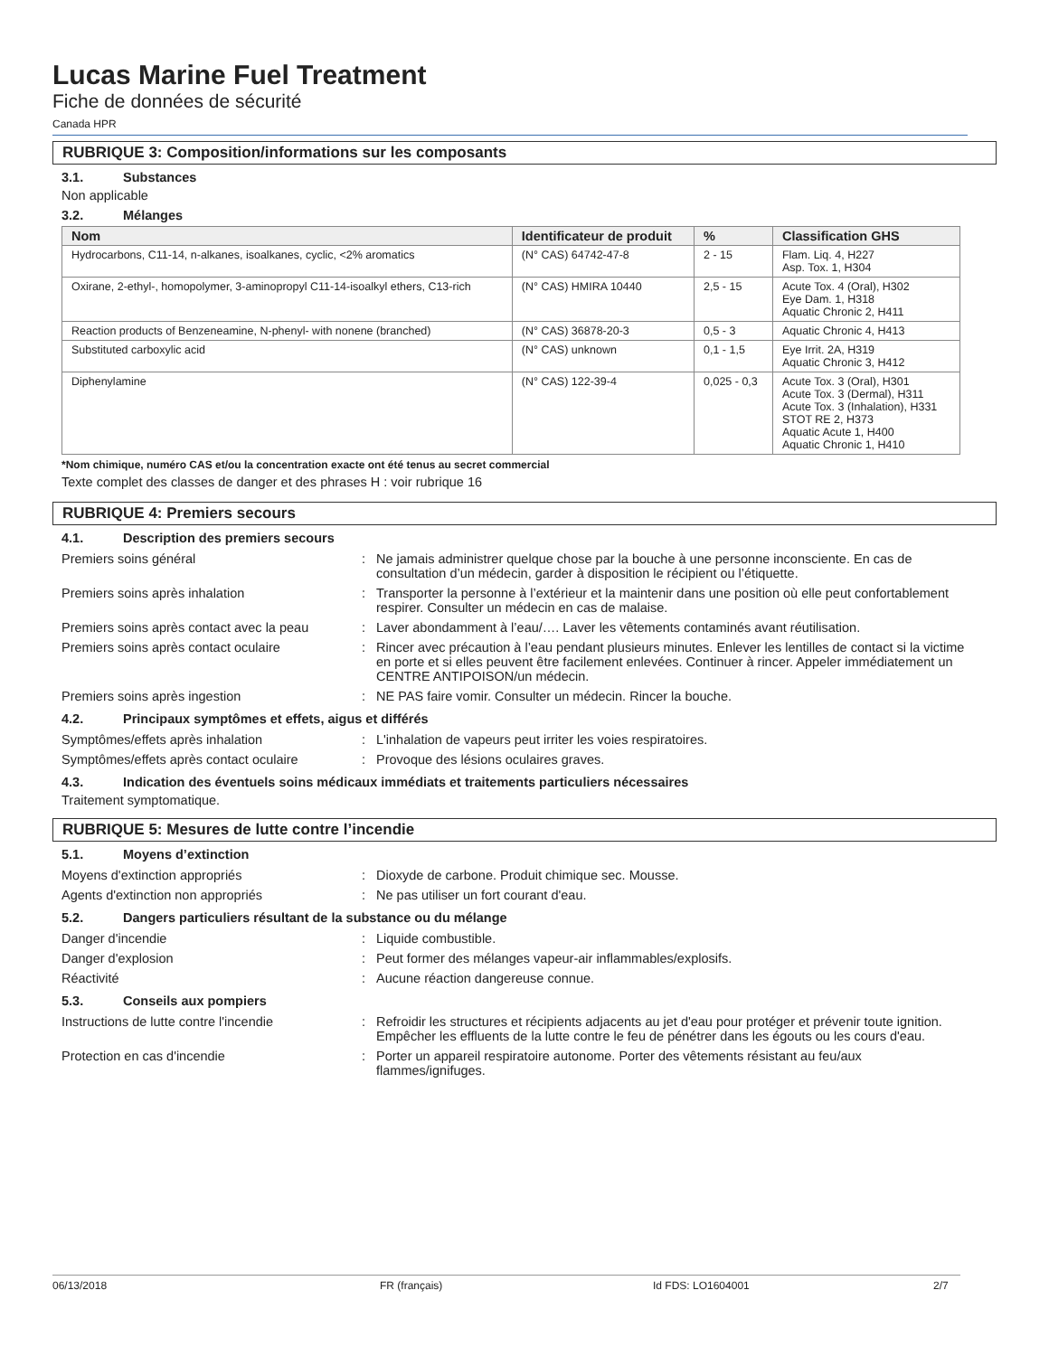Lucas Marine Fuel Treatment
Fiche de données de sécurité
Canada HPR
RUBRIQUE 3: Composition/informations sur les composants
3.1. Substances
Non applicable
3.2. Mélanges
| Nom | Identificateur de produit | % | Classification GHS |
| --- | --- | --- | --- |
| Hydrocarbons, C11-14, n-alkanes, isoalkanes, cyclic, <2% aromatics | (N° CAS) 64742-47-8 | 2 - 15 | Flam. Liq. 4, H227 Asp. Tox. 1, H304 |
| Oxirane, 2-ethyl-, homopolymer, 3-aminopropyl C11-14-isoalkyl ethers, C13-rich | (N° CAS) HMIRA 10440 | 2,5 - 15 | Acute Tox. 4 (Oral), H302 Eye Dam. 1, H318 Aquatic Chronic 2, H411 |
| Reaction products of Benzeneamine, N-phenyl- with nonene (branched) | (N° CAS) 36878-20-3 | 0,5 - 3 | Aquatic Chronic 4, H413 |
| Substituted carboxylic acid | (N° CAS) unknown | 0,1 - 1,5 | Eye Irrit. 2A, H319 Aquatic Chronic 3, H412 |
| Diphenylamine | (N° CAS) 122-39-4 | 0,025 - 0,3 | Acute Tox. 3 (Oral), H301 Acute Tox. 3 (Dermal), H311 Acute Tox. 3 (Inhalation), H331 STOT RE 2, H373 Aquatic Acute 1, H400 Aquatic Chronic 1, H410 |
*Nom chimique, numéro CAS et/ou la concentration exacte ont été tenus au secret commercial
Texte complet des classes de danger et des phrases H : voir rubrique 16
RUBRIQUE 4: Premiers secours
4.1. Description des premiers secours
| Premiers soins général | : | Ne jamais administrer quelque chose par la bouche à une personne inconsciente. En cas de consultation d’un médecin, garder à disposition le récipient ou l’étiquette. |
| Premiers soins après inhalation | : | Transporter la personne à l’extérieur et la maintenir dans une position où elle peut confortablement respirer. Consulter un médecin en cas de malaise. |
| Premiers soins après contact avec la peau | : | Laver abondamment à l’eau/…. Laver les vêtements contaminés avant réutilisation. |
| Premiers soins après contact oculaire | : | Rincer avec précaution à l’eau pendant plusieurs minutes. Enlever les lentilles de contact si la victime en porte et si elles peuvent être facilement enlevées. Continuer à rincer. Appeler immédiatement un CENTRE ANTIPOISON/un médecin. |
| Premiers soins après ingestion | : | NE PAS faire vomir. Consulter un médecin. Rincer la bouche. |
4.2. Principaux symptômes et effets, aigus et différés
| Symptômes/effets après inhalation | : | L'inhalation de vapeurs peut irriter les voies respiratoires. |
| Symptômes/effets après contact oculaire | : | Provoque des lésions oculaires graves. |
4.3. Indication des éventuels soins médicaux immédiats et traitements particuliers nécessaires
Traitement symptomatique.
RUBRIQUE 5: Mesures de lutte contre l’incendie
5.1. Moyens d’extinction
| Moyens d'extinction appropriés | : | Dioxyde de carbone. Produit chimique sec. Mousse. |
| Agents d'extinction non appropriés | : | Ne pas utiliser un fort courant d'eau. |
5.2. Dangers particuliers résultant de la substance ou du mélange
| Danger d'incendie | : | Liquide combustible. |
| Danger d'explosion | : | Peut former des mélanges vapeur-air inflammables/explosifs. |
| Réactivité | : | Aucune réaction dangereuse connue. |
5.3. Conseils aux pompiers
| Instructions de lutte contre l'incendie | : | Refroidir les structures et récipients adjacents au jet d'eau pour protéger et prévenir toute ignition. Empêcher les effluents de la lutte contre le feu de pénétrer dans les égouts ou les cours d'eau. |
| Protection en cas d'incendie | : | Porter un appareil respiratoire autonome. Porter des vêtements résistant au feu/aux flammes/ignifuges. |
06/13/2018 FR (français) Id FDS: LO1604001 2/7